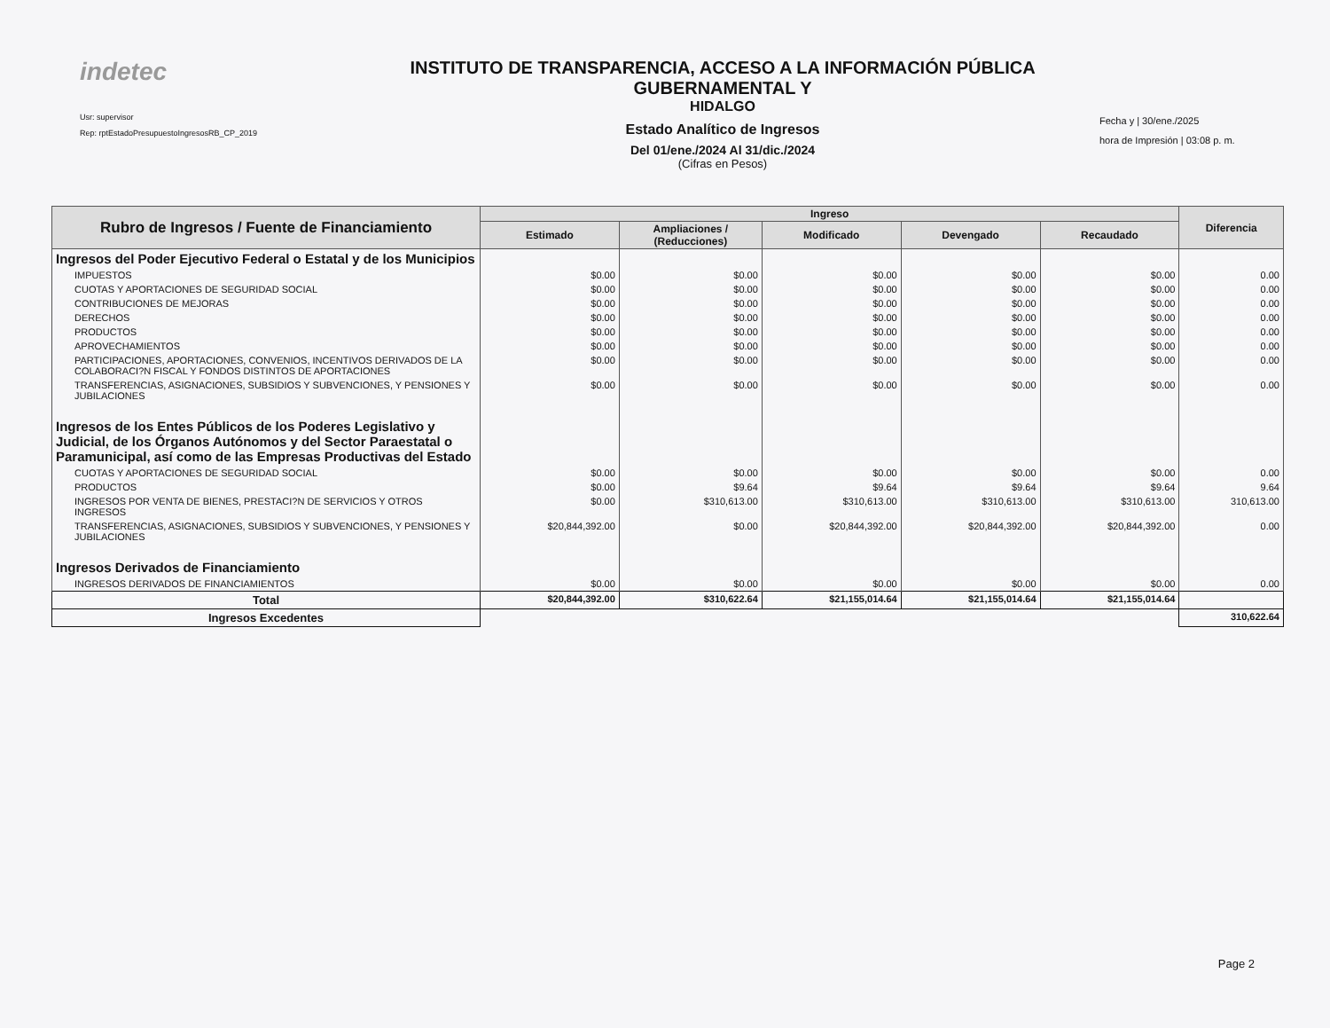indetec
Usr: supervisor
Rep: rptEstadoPresupuestoIngresosRB_CP_2019
INSTITUTO DE TRANSPARENCIA, ACCESO A LA INFORMACIÓN PÚBLICA GUBERNAMENTAL Y
HIDALGO
Estado Analítico de Ingresos
Del 01/ene./2024 Al 31/dic./2024
(Cifras en Pesos)
Fecha y | 30/ene./2025
hora de Impresión | 03:08 p. m.
| Rubro de Ingresos / Fuente de Financiamiento | Ingreso | | | | | Diferencia |
| --- | --- | --- | --- | --- | --- | --- |
| | Estimado | Ampliaciones / (Reducciones) | Modificado | Devengado | Recaudado | |
| Ingresos del Poder Ejecutivo Federal o Estatal y de los Municipios | | | | | | |
| IMPUESTOS | $0.00 | $0.00 | $0.00 | $0.00 | $0.00 | 0.00 |
| CUOTAS Y APORTACIONES DE SEGURIDAD SOCIAL | $0.00 | $0.00 | $0.00 | $0.00 | $0.00 | 0.00 |
| CONTRIBUCIONES DE MEJORAS | $0.00 | $0.00 | $0.00 | $0.00 | $0.00 | 0.00 |
| DERECHOS | $0.00 | $0.00 | $0.00 | $0.00 | $0.00 | 0.00 |
| PRODUCTOS | $0.00 | $0.00 | $0.00 | $0.00 | $0.00 | 0.00 |
| APROVECHAMIENTOS | $0.00 | $0.00 | $0.00 | $0.00 | $0.00 | 0.00 |
| PARTICIPACIONES, APORTACIONES, CONVENIOS, INCENTIVOS DERIVADOS DE LA COLABORACI?N FISCAL Y FONDOS DISTINTOS DE APORTACIONES | $0.00 | $0.00 | $0.00 | $0.00 | $0.00 | 0.00 |
| TRANSFERENCIAS, ASIGNACIONES, SUBSIDIOS Y SUBVENCIONES, Y PENSIONES Y JUBILACIONES | $0.00 | $0.00 | $0.00 | $0.00 | $0.00 | 0.00 |
| Ingresos de los Entes Públicos de los Poderes Legislativo y Judicial, de los Órganos Autónomos y del Sector Paraestatal o Paramunicipal, así como de las Empresas Productivas del Estado | | | | | | |
| CUOTAS Y APORTACIONES DE SEGURIDAD SOCIAL | $0.00 | $0.00 | $0.00 | $0.00 | $0.00 | 0.00 |
| PRODUCTOS | $0.00 | $9.64 | $9.64 | $9.64 | $9.64 | 9.64 |
| INGRESOS POR VENTA DE BIENES, PRESTACI?N DE SERVICIOS Y OTROS INGRESOS | $0.00 | $310,613.00 | $310,613.00 | $310,613.00 | $310,613.00 | 310,613.00 |
| TRANSFERENCIAS, ASIGNACIONES, SUBSIDIOS Y SUBVENCIONES, Y PENSIONES Y JUBILACIONES | $20,844,392.00 | $0.00 | $20,844,392.00 | $20,844,392.00 | $20,844,392.00 | 0.00 |
| Ingresos Derivados de Financiamiento | | | | | | |
| INGRESOS DERIVADOS DE FINANCIAMIENTOS | $0.00 | $0.00 | $0.00 | $0.00 | $0.00 | 0.00 |
| Total | $20,844,392.00 | $310,622.64 | $21,155,014.64 | $21,155,014.64 | $21,155,014.64 | |
| Ingresos Excedentes | | | | | | 310,622.64 |
Page 2